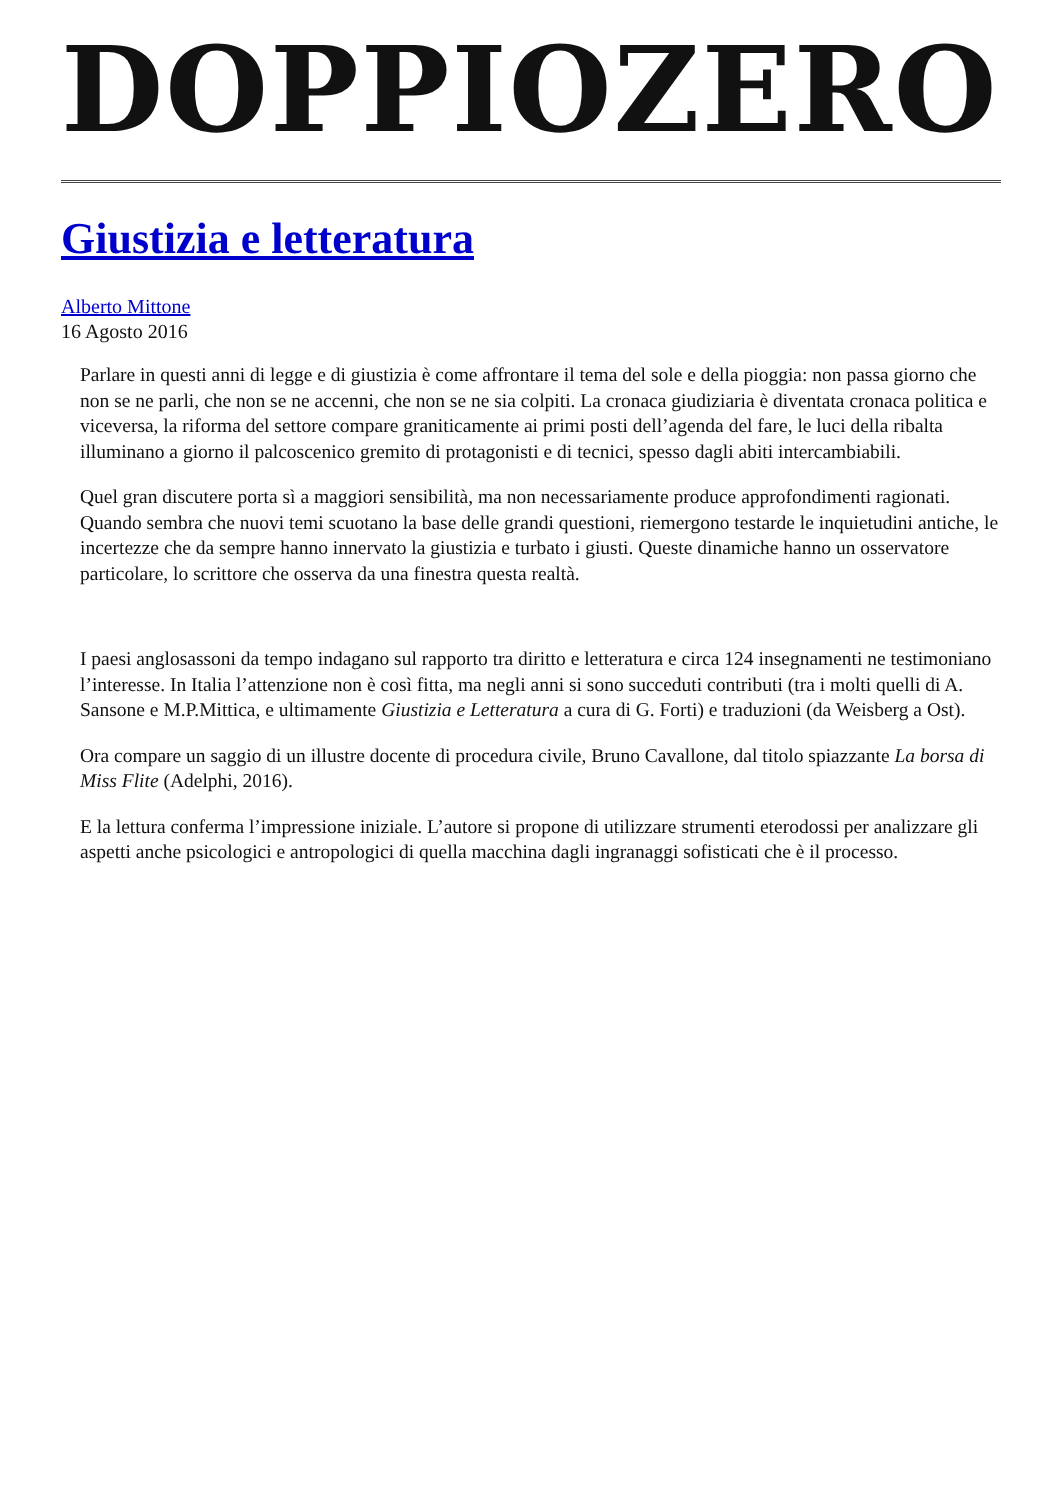DOPPIOZERO
Giustizia e letteratura
Alberto Mittone
16 Agosto 2016
Parlare in questi anni di legge e di giustizia è come affrontare il tema del sole e della pioggia: non passa giorno che non se ne parli, che non se ne accenni, che non se ne sia colpiti. La cronaca giudiziaria è diventata cronaca politica e viceversa, la riforma del settore compare graniticamente ai primi posti dell’agenda del fare, le luci della ribalta illuminano a giorno il palcoscenico gremito di protagonisti e di tecnici, spesso dagli abiti intercambiabili.
Quel gran discutere porta sì a maggiori sensibilità, ma non necessariamente produce approfondimenti ragionati. Quando sembra che nuovi temi scuotano la base delle grandi questioni, riemergono testarde le inquietudini antiche, le incertezze che da sempre hanno innervato la giustizia e turbato i giusti. Queste dinamiche hanno un osservatore particolare, lo scrittore che osserva da una finestra questa realtà.
I paesi anglosassoni da tempo indagano sul rapporto tra diritto e letteratura e circa 124 insegnamenti ne testimoniano l’interesse. In Italia l’attenzione non è così fitta, ma negli anni si sono succeduti contributi (tra i molti quelli di A. Sansone e M.P.Mittica, e ultimamente Giustizia e Letteratura a cura di G. Forti) e traduzioni (da Weisberg a Ost).
Ora compare un saggio di un illustre docente di procedura civile, Bruno Cavallone, dal titolo spiazzante La borsa di Miss Flite (Adelphi, 2016).
E la lettura conferma l’impressione iniziale. L’autore si propone di utilizzare strumenti eterodossi per analizzare gli aspetti anche psicologici e antropologici di quella macchina dagli ingranaggi sofisticati che è il processo.